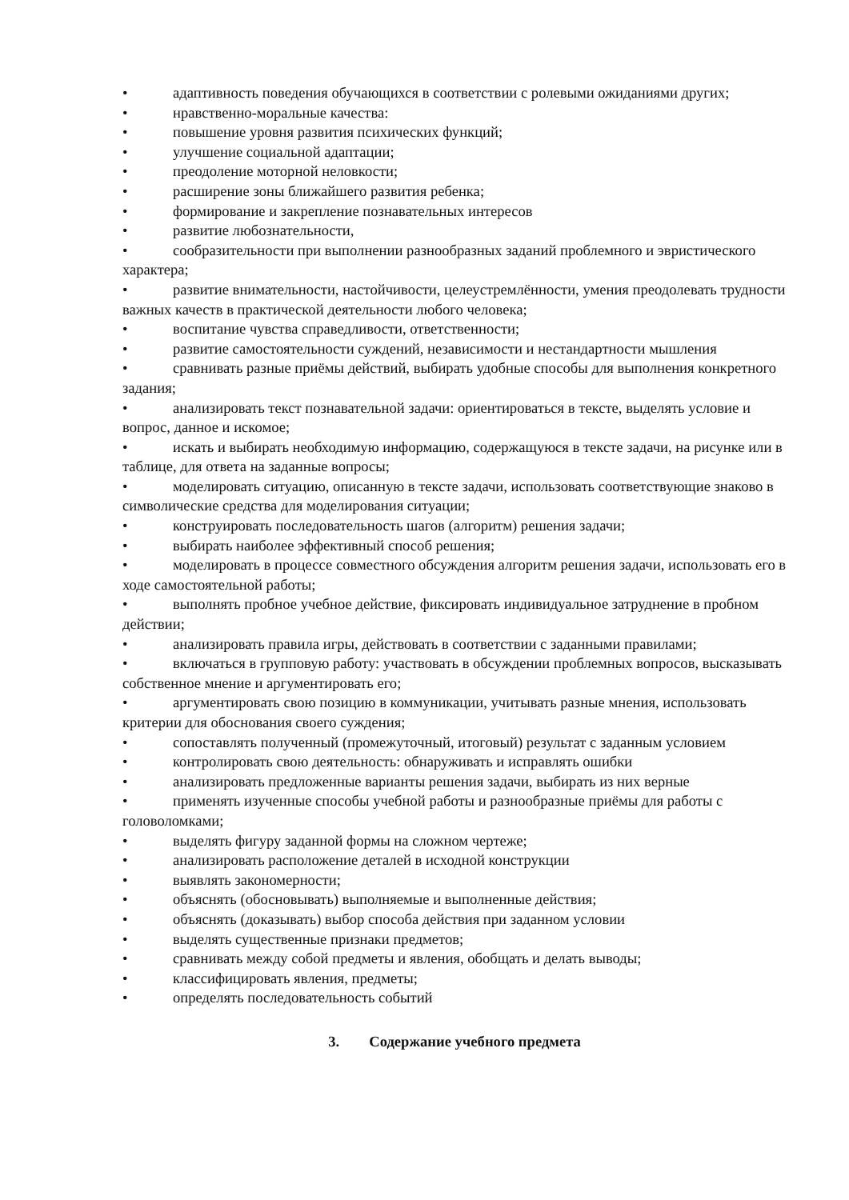• адаптивность поведения обучающихся в соответствии с ролевыми ожиданиями других;
• нравственно-моральные качества:
• повышение уровня развития психических функций;
• улучшение социальной адаптации;
• преодоление моторной неловкости;
• расширение зоны ближайшего развития ребенка;
• формирование и закрепление познавательных интересов
• развитие любознательности,
• сообразительности при выполнении разнообразных заданий проблемного и эвристического характера;
• развитие внимательности, настойчивости, целеустремлённости, умения преодолевать трудности важных качеств в практической деятельности любого человека;
• воспитание чувства справедливости, ответственности;
• развитие самостоятельности суждений, независимости и нестандартности мышления
• сравнивать разные приёмы действий, выбирать удобные способы для выполнения конкретного задания;
• анализировать текст познавательной задачи: ориентироваться в тексте, выделять условие и вопрос, данное и искомое;
• искать и выбирать необходимую информацию, содержащуюся в тексте задачи, на рисунке или в таблице, для ответа на заданные вопросы;
• моделировать ситуацию, описанную в тексте задачи, использовать соответствующие знаково в символические средства для моделирования ситуации;
• конструировать последовательность шагов (алгоритм) решения задачи;
• выбирать наиболее эффективный способ решения;
• моделировать в процессе совместного обсуждения алгоритм решения задачи, использовать его в ходе самостоятельной работы;
• выполнять пробное учебное действие, фиксировать индивидуальное затруднение в пробном действии;
• анализировать правила игры, действовать в соответствии с заданными правилами;
• включаться в групповую работу: участвовать в обсуждении проблемных вопросов, высказывать собственное мнение и аргументировать его;
• аргументировать свою позицию в коммуникации, учитывать разные мнения, использовать критерии для обоснования своего суждения;
• сопоставлять полученный (промежуточный, итоговый) результат с заданным условием
• контролировать свою деятельность: обнаруживать и исправлять ошибки
• анализировать предложенные варианты решения задачи, выбирать из них верные
• применять изученные способы учебной работы и разнообразные приёмы для работы с головоломками;
• выделять фигуру заданной формы на сложном чертеже;
• анализировать расположение деталей в исходной конструкции
• выявлять закономерности;
• объяснять (обосновывать) выполняемые и выполненные действия;
• объяснять (доказывать) выбор способа действия при заданном условии
• выделять существенные признаки предметов;
• сравнивать между собой предметы и явления, обобщать и делать выводы;
• классифицировать явления, предметы;
• определять последовательность событий
3. Содержание учебного предмета